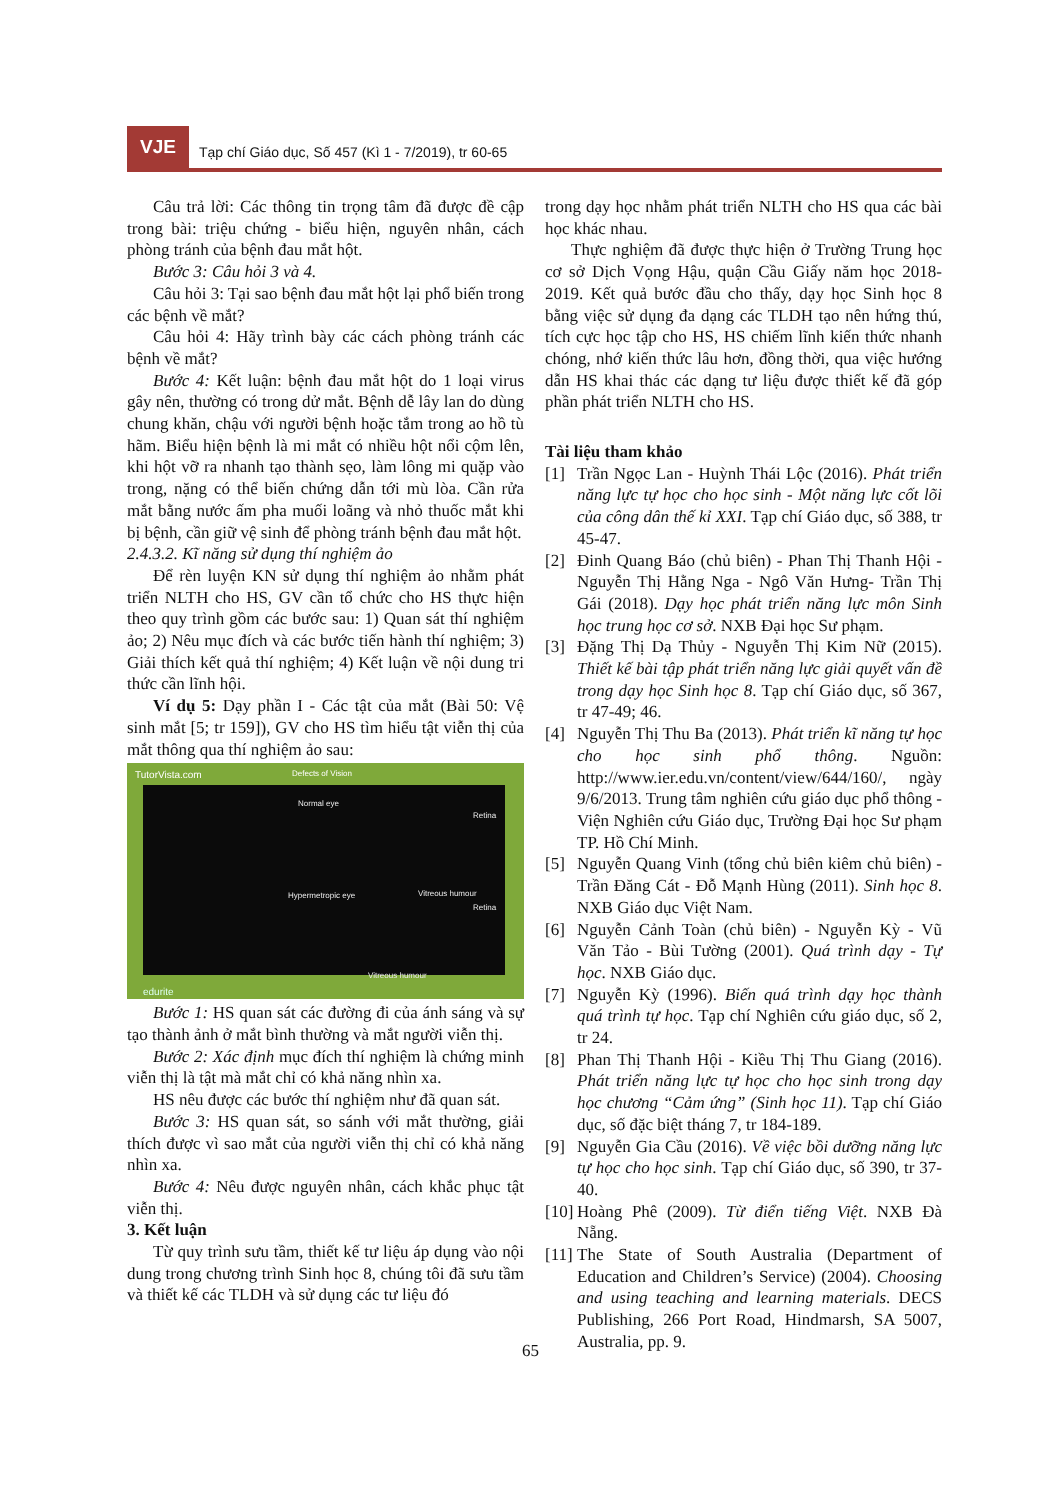VJE
Tạp chí Giáo dục, Số 457 (Kì 1 - 7/2019), tr 60-65
Câu trả lời: Các thông tin trọng tâm đã được đề cập trong bài: triệu chứng - biểu hiện, nguyên nhân, cách phòng tránh của bệnh đau mắt hột.
Bước 3: Câu hỏi 3 và 4.
Câu hỏi 3: Tại sao bệnh đau mắt hột lại phổ biến trong các bệnh về mắt?
Câu hỏi 4: Hãy trình bày các cách phòng tránh các bệnh về mắt?
Bước 4: Kết luận: bệnh đau mắt hột do 1 loại virus gây nên, thường có trong dử mắt. Bệnh dễ lây lan do dùng chung khăn, chậu với người bệnh hoặc tắm trong ao hồ tù hãm. Biểu hiện bệnh là mi mắt có nhiều hột nổi cộm lên, khi hột vỡ ra nhanh tạo thành sẹo, làm lông mi quặp vào trong, nặng có thể biến chứng dẫn tới mù lòa. Cần rửa mắt bằng nước ấm pha muối loãng và nhỏ thuốc mắt khi bị bệnh, cần giữ vệ sinh để phòng tránh bệnh đau mắt hột.
2.4.3.2. Kĩ năng sử dụng thí nghiệm ảo
Để rèn luyện KN sử dụng thí nghiệm ảo nhằm phát triển NLTH cho HS, GV cần tổ chức cho HS thực hiện theo quy trình gồm các bước sau: 1) Quan sát thí nghiệm ảo; 2) Nêu mục đích và các bước tiến hành thí nghiệm; 3) Giải thích kết quả thí nghiệm; 4) Kết luận về nội dung tri thức cần lĩnh hội.
Ví dụ 5: Dạy phần I - Các tật của mắt (Bài 50: Vệ sinh mắt [5; tr 159]), GV cho HS tìm hiểu tật viễn thị của mắt thông qua thí nghiệm ảo sau:
TutorVista.com Defects of Vision
Normal eye
Retina
Hypermetropic eye Vitreous humour
Retina
Vitreous humour
edurite
Bước 1: HS quan sát các đường đi của ánh sáng và sự tạo thành ảnh ở mắt bình thường và mắt người viễn thị.
Bước 2: Xác định mục đích thí nghiệm là chứng minh viễn thị là tật mà mắt chỉ có khả năng nhìn xa.
HS nêu được các bước thí nghiệm như đã quan sát.
Bước 3: HS quan sát, so sánh với mắt thường, giải thích được vì sao mắt của người viễn thị chỉ có khả năng nhìn xa.
Bước 4: Nêu được nguyên nhân, cách khắc phục tật viễn thị.
3. Kết luận
Từ quy trình sưu tầm, thiết kế tư liệu áp dụng vào nội dung trong chương trình Sinh học 8, chúng tôi đã sưu tầm và thiết kế các TLDH và sử dụng các tư liệu đó
trong dạy học nhằm phát triển NLTH cho HS qua các bài học khác nhau.
Thực nghiệm đã được thực hiện ở Trường Trung học cơ sở Dịch Vọng Hậu, quận Cầu Giấy năm học 2018-2019. Kết quả bước đầu cho thấy, dạy học Sinh học 8 bằng việc sử dụng đa dạng các TLDH tạo nên hứng thú, tích cực học tập cho HS, HS chiếm lĩnh kiến thức nhanh chóng, nhớ kiến thức lâu hơn, đồng thời, qua việc hướng dẫn HS khai thác các dạng tư liệu được thiết kế đã góp phần phát triển NLTH cho HS.
Tài liệu tham khảo
[1] Trần Ngọc Lan - Huỳnh Thái Lộc (2016). Phát triển năng lực tự học cho học sinh - Một năng lực cốt lõi của công dân thế kỉ XXI. Tạp chí Giáo dục, số 388, tr 45-47.
[2] Đinh Quang Báo (chủ biên) - Phan Thị Thanh Hội - Nguyễn Thị Hằng Nga - Ngô Văn Hưng- Trần Thị Gái (2018). Dạy học phát triển năng lực môn Sinh học trung học cơ sở. NXB Đại học Sư phạm.
[3] Đặng Thị Dạ Thủy - Nguyễn Thị Kim Nữ (2015). Thiết kế bài tập phát triển năng lực giải quyết vấn đề trong dạy học Sinh học 8. Tạp chí Giáo dục, số 367, tr 47-49; 46.
[4] Nguyễn Thị Thu Ba (2013). Phát triển kĩ năng tự học cho học sinh phổ thông. Nguồn: http://www.ier.edu.vn/content/view/644/160/, ngày 9/6/2013. Trung tâm nghiên cứu giáo dục phổ thông - Viện Nghiên cứu Giáo dục, Trường Đại học Sư phạm TP. Hồ Chí Minh.
[5] Nguyễn Quang Vinh (tổng chủ biên kiêm chủ biên) - Trần Đăng Cát - Đỗ Mạnh Hùng (2011). Sinh học 8. NXB Giáo dục Việt Nam.
[6] Nguyễn Cảnh Toàn (chủ biên) - Nguyễn Kỳ - Vũ Văn Tảo - Bùi Tường (2001). Quá trình dạy - Tự học. NXB Giáo dục.
[7] Nguyễn Kỳ (1996). Biến quá trình dạy học thành quá trình tự học. Tạp chí Nghiên cứu giáo dục, số 2, tr 24.
[8] Phan Thị Thanh Hội - Kiều Thị Thu Giang (2016). Phát triển năng lực tự học cho học sinh trong dạy học chương “Cảm ứng” (Sinh học 11). Tạp chí Giáo dục, số đặc biệt tháng 7, tr 184-189.
[9] Nguyễn Gia Cầu (2016). Về việc bồi dưỡng năng lực tự học cho học sinh. Tạp chí Giáo dục, số 390, tr 37-40.
[10] Hoàng Phê (2009). Từ điển tiếng Việt. NXB Đà Nẵng.
[11] The State of South Australia (Department of Education and Children’s Service) (2004). Choosing and using teaching and learning materials. DECS Publishing, 266 Port Road, Hindmarsh, SA 5007, Australia, pp. 9.
65